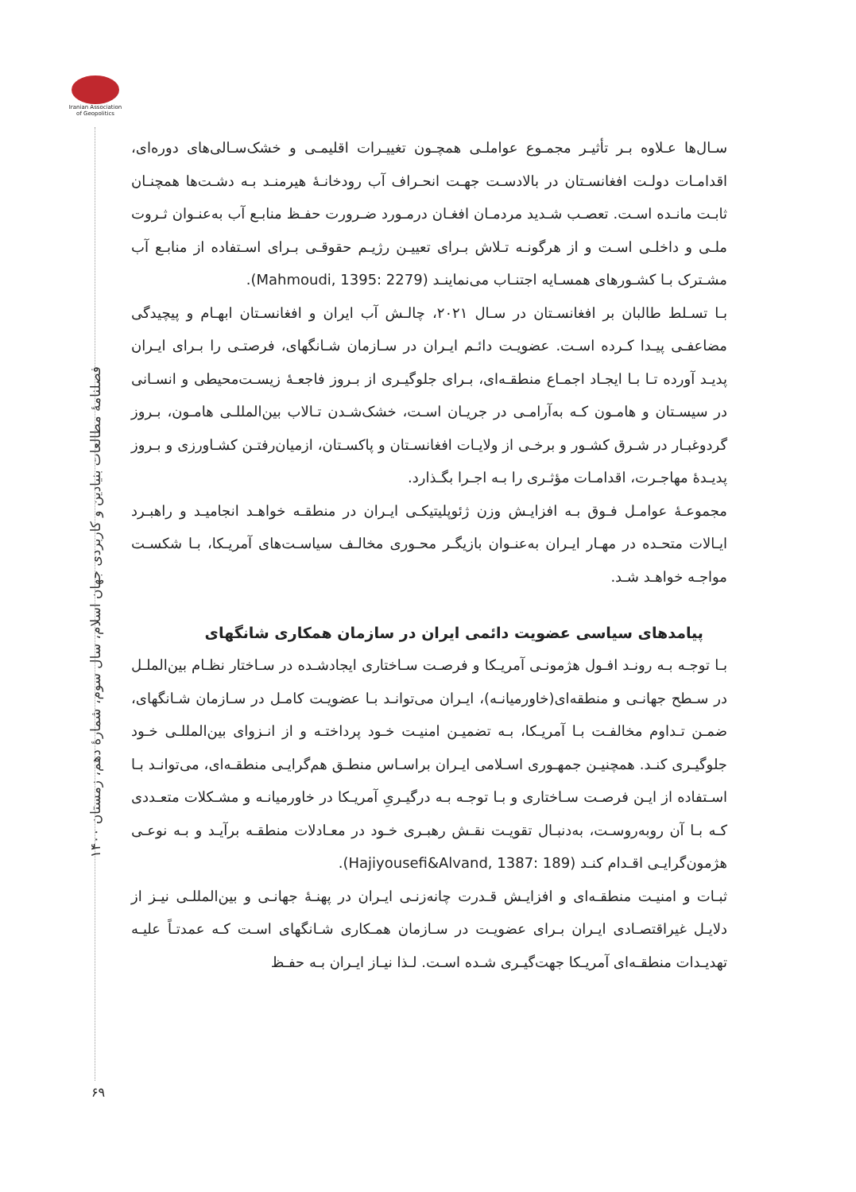Iranian Association of Geopolitics
فصلنامۀ مطالعات بنیادین و کاربردی جهان اسلام، سال سوم، شمارۀ دهم، زمستان ۱۴۰۰
سـال‌ها عـلاوه بـر تأثیـر مجمـوع عواملـی همچـون تغییـرات اقلیمـی و خشک‌سـالی‌های دوره‌ای، اقدامـات دولـت افغانسـتان در بالادسـت جهـت انحـراف آب رودخانـۀ هیرمنـد بـه دشـت‌ها همچنـان ثابـت مانـده اسـت. تعصـب شـدید مردمـان افغـان درمـورد ضـرورت حفـظ منابـع آب به‌عنـوان ثـروت ملـی و داخلـی اسـت و از هرگونـه تـلاش بـرای تعییـن رژیـم حقوقـی بـرای اسـتفاده از منابـع آب مشـترک بـا کشـورهای همسـایه اجتنـاب می‌نماینـد (Mahmoudi, 1395: 2279).
بـا تسـلط طالبان بر افغانسـتان در سـال ۲۰۲۱، چالـش آب ایران و افغانسـتان ابهـام و پیچیدگی مضاعفـی پیـدا کـرده اسـت. عضویـت دائـم ایـران در سـازمان شـانگهای، فرصتـی را بـرای ایـران پدیـد آورده تـا بـا ایجـاد اجمـاع منطقـه‌ای، بـرای جلوگیـری از بـروز فاجعـۀ زیسـت‌محیطی و انسـانی در سیسـتان و هامـون کـه به‌آرامـی در جریـان اسـت، خشک‌شـدن تـالاب بین‌المللـی هامـون، بـروز گردوغبـار در شـرق کشـور و برخـی از ولایـات افغانسـتان و پاکسـتان، ازمیان‌رفتـن کشـاورزی و بـروز پدیـدۀ مهاجـرت، اقدامـات مؤثـری را بـه اجـرا بگـذارد.
مجموعـۀ عوامـل فـوق بـه افزایـش وزن ژئوپلیتیکـی ایـران در منطقـه خواهـد انجامیـد و راهبـرد ایـالات متحـده در مهـار ایـران به‌عنـوان بازیگـر محـوری مخالـف سیاسـت‌های آمریـکا، بـا شکسـت مواجـه خواهـد شـد.
پیامدهای سیاسی عضویت دائمی ایران در سازمان همکاری شانگهای
بـا توجـه بـه رونـد افـول هژمونـی آمریـکا و فرصـت سـاختاری ایجادشـده در سـاختار نظـام بین‌الملـل در سـطح جهانـی و منطقه‌ای(خاورمیانـه)، ایـران می‌توانـد بـا عضویـت کامـل در سـازمان شـانگهای، ضمـن تـداوم مخالفـت بـا آمریـکا، بـه تضمیـن امنیـت خـود پرداختـه و از انـزوای بین‌المللـی خـود جلوگیـری کنـد. همچنیـن جمهـوری اسـلامی ایـران براسـاس منطـق هم‌گرایـی منطقـه‌ای، می‌توانـد بـا اسـتفاده از ایـن فرصـت سـاختاری و بـا توجـه بـه درگیـریِ آمریـکا در خاورمیانـه و مشـکلات متعـددی کـه بـا آن روبه‌روسـت، به‌دنبـال تقویـت نقـش رهبـری خـود در معـادلات منطقـه برآیـد و بـه نوعـی هژمون‌گرایـی اقـدام کنـد (Hajiyousefi&Alvand, 1387: 189).
ثبـات و امنیـت منطقـه‌ای و افزایـش قـدرت چانه‌زنـی ایـران در پهنـۀ جهانـی و بین‌المللـی نیـز از دلایـل غیراقتصـادی ایـران بـرای عضویـت در سـازمان همـکاری شـانگهای اسـت کـه عمدتـاً علیـه تهدیـدات منطقـه‌ای آمریـکا جهت‌گیـری شـده اسـت. لـذا نیـاز ایـران بـه حفـظ
۶۹